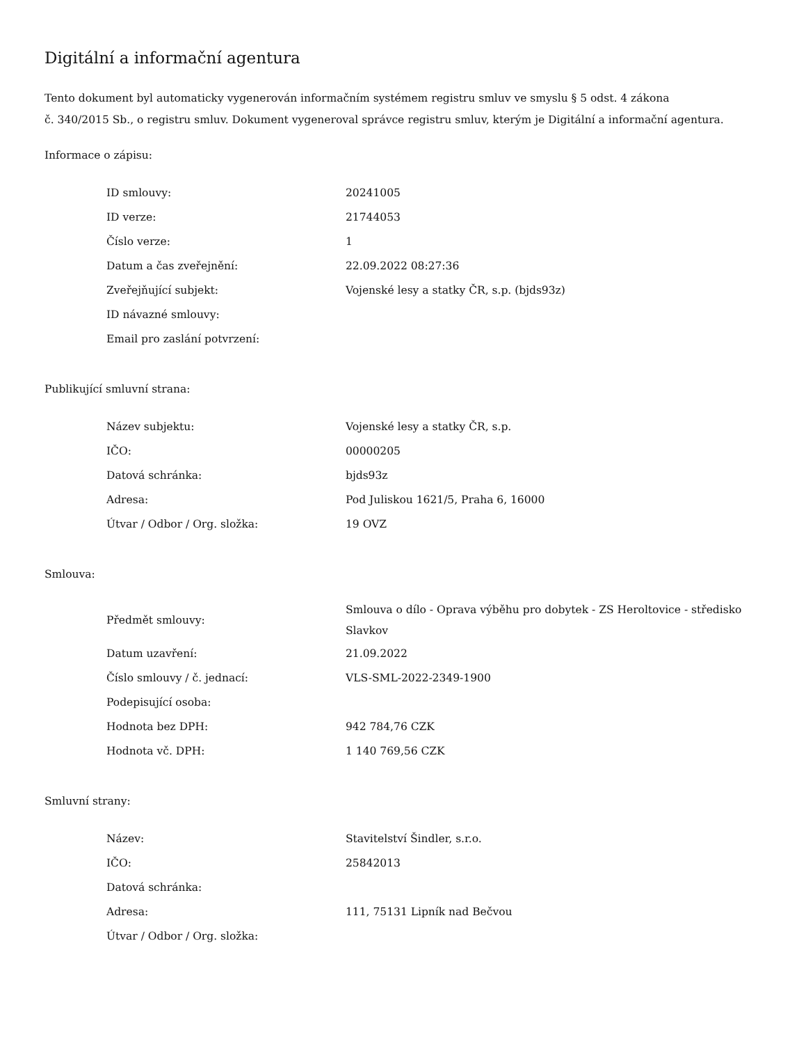Digitální a informační agentura
Tento dokument byl automaticky vygenerován informačním systémem registru smluv ve smyslu § 5 odst. 4 zákona
č. 340/2015 Sb., o registru smluv. Dokument vygeneroval správce registru smluv, kterým je Digitální a informační agentura.
Informace o zápisu:
| ID smlouvy: | 20241005 |
| ID verze: | 21744053 |
| Číslo verze: | 1 |
| Datum a čas zveřejnění: | 22.09.2022 08:27:36 |
| Zveřejňující subjekt: | Vojenské lesy a statky ČR, s.p. (bjds93z) |
| ID návazné smlouvy: | |
| Email pro zaslání potvrzení: | |
Publikující smluvní strana:
| Název subjektu: | Vojenské lesy a statky ČR, s.p. |
| IČO: | 00000205 |
| Datová schránka: | bjds93z |
| Adresa: | Pod Juliskou 1621/5, Praha 6, 16000 |
| Útvar / Odbor / Org. složka: | 19 OVZ |
Smlouva:
| Předmět smlouvy: | Smlouva o dílo - Oprava výběhu pro dobytek - ZS Heroltovice - středisko Slavkov |
| Datum uzavření: | 21.09.2022 |
| Číslo smlouvy / č. jednací: | VLS-SML-2022-2349-1900 |
| Podepisující osoba: | |
| Hodnota bez DPH: | 942 784,76 CZK |
| Hodnota vč. DPH: | 1 140 769,56 CZK |
Smluvní strany:
| Název: | Stavitelství Šindler, s.r.o. |
| IČO: | 25842013 |
| Datová schránka: | |
| Adresa: | 111, 75131 Lipník nad Bečvou |
| Útvar / Odbor / Org. složka: | |